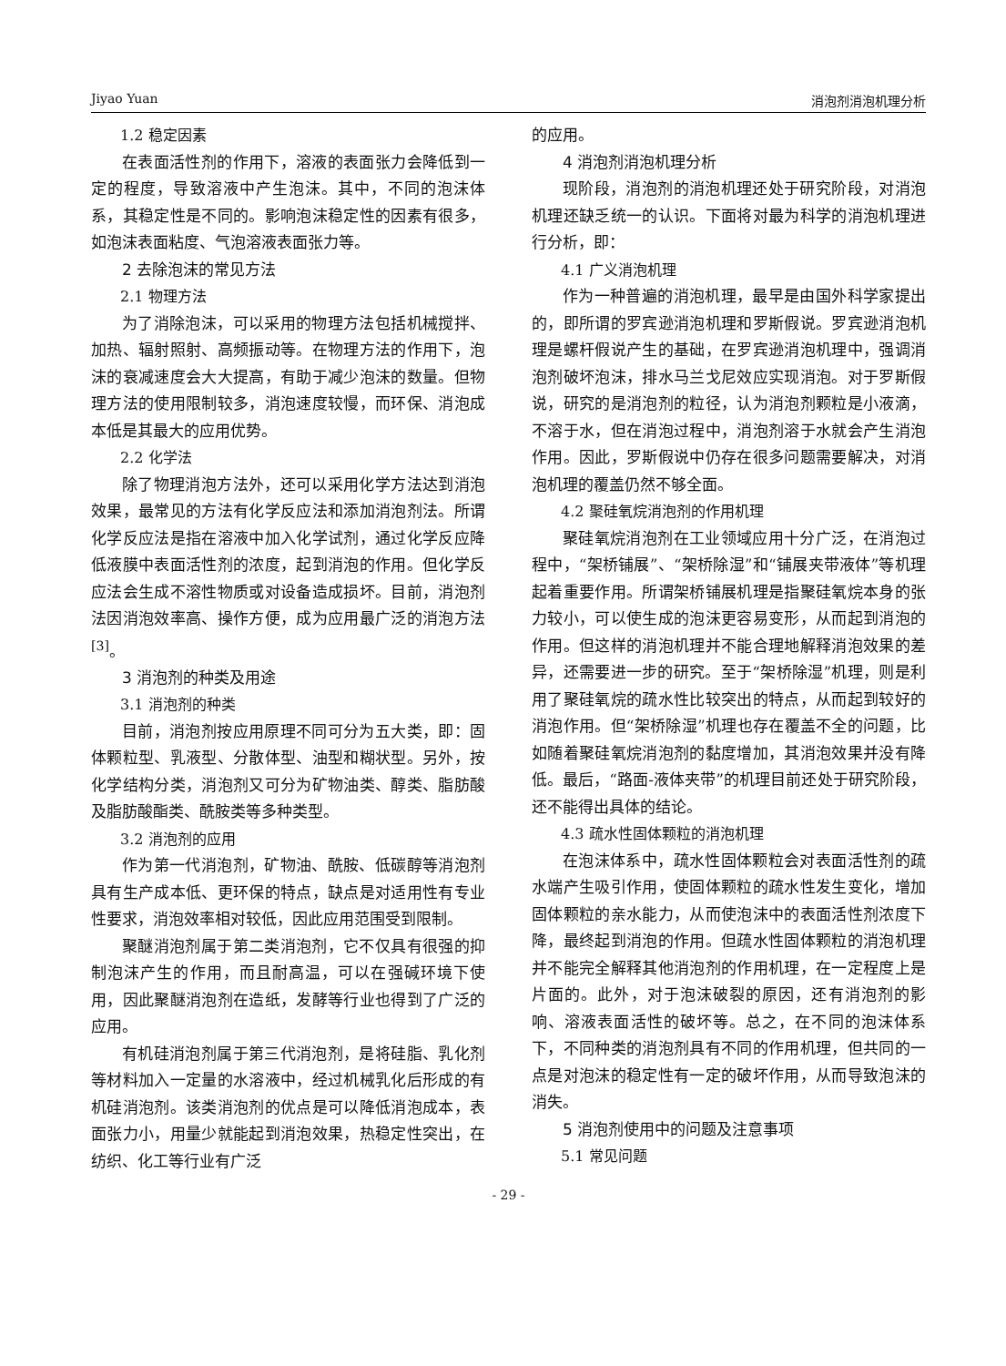Jiyao Yuan 消泡剂消泡机理分析
1.2 稳定因素
在表面活性剂的作用下，溶液的表面张力会降低到一定的程度，导致溶液中产生泡沫。其中，不同的泡沫体系，其稳定性是不同的。影响泡沫稳定性的因素有很多，如泡沫表面粘度、气泡溶液表面张力等。
2 去除泡沫的常见方法
2.1 物理方法
为了消除泡沫，可以采用的物理方法包括机械搅拌、加热、辐射照射、高频振动等。在物理方法的作用下，泡沫的衰减速度会大大提高，有助于减少泡沫的数量。但物理方法的使用限制较多，消泡速度较慢，而环保、消泡成本低是其最大的应用优势。
2.2 化学法
除了物理消泡方法外，还可以采用化学方法达到消泡效果，最常见的方法有化学反应法和添加消泡剂法。所谓化学反应法是指在溶液中加入化学试剂，通过化学反应降低液膜中表面活性剂的浓度，起到消泡的作用。但化学反应法会生成不溶性物质或对设备造成损坏。目前，消泡剂法因消泡效率高、操作方便，成为应用最广泛的消泡方法<sup>[3]</sup>。
3 消泡剂的种类及用途
3.1 消泡剂的种类
目前，消泡剂按应用原理不同可分为五大类，即：固体颗粒型、乳液型、分散体型、油型和糊状型。另外，按化学结构分类，消泡剂又可分为矿物油类、醇类、脂肪酸及脂肪酸酯类、酰胺类等多种类型。
3.2 消泡剂的应用
作为第一代消泡剂，矿物油、酰胺、低碳醇等消泡剂具有生产成本低、更环保的特点，缺点是对适用性有专业性要求，消泡效率相对较低，因此应用范围受到限制。
聚醚消泡剂属于第二类消泡剂，它不仅具有很强的抑制泡沫产生的作用，而且耐高温，可以在强碱环境下使用，因此聚醚消泡剂在造纸，发酵等行业也得到了广泛的应用。
有机硅消泡剂属于第三代消泡剂，是将硅脂、乳化剂等材料加入一定量的水溶液中，经过机械乳化后形成的有机硅消泡剂。该类消泡剂的优点是可以降低消泡成本，表面张力小，用量少就能起到消泡效果，热稳定性突出，在纺织、化工等行业有广泛
的应用。
4 消泡剂消泡机理分析
现阶段，消泡剂的消泡机理还处于研究阶段，对消泡机理还缺乏统一的认识。下面将对最为科学的消泡机理进行分析，即：
4.1 广义消泡机理
作为一种普遍的消泡机理，最早是由国外科学家提出的，即所谓的罗宾逊消泡机理和罗斯假说。罗宾逊消泡机理是螺杆假说产生的基础，在罗宾逊消泡机理中，强调消泡剂破坏泡沫，排水马兰戈尼效应实现消泡。对于罗斯假说，研究的是消泡剂的粒径，认为消泡剂颗粒是小液滴，不溶于水，但在消泡过程中，消泡剂溶于水就会产生消泡作用。因此，罗斯假说中仍存在很多问题需要解决，对消泡机理的覆盖仍然不够全面。
4.2 聚硅氧烷消泡剂的作用机理
聚硅氧烷消泡剂在工业领域应用十分广泛，在消泡过程中，“架桥铺展”、“架桥除湿”和“铺展夹带液体”等机理起着重要作用。所谓架桥铺展机理是指聚硅氧烷本身的张力较小，可以使生成的泡沫更容易变形，从而起到消泡的作用。但这样的消泡机理并不能合理地解释消泡效果的差异，还需要进一步的研究。至于“架桥除湿”机理，则是利用了聚硅氧烷的疏水性比较突出的特点，从而起到较好的消泡作用。但“架桥除湿”机理也存在覆盖不全的问题，比如随着聚硅氧烷消泡剂的黏度增加，其消泡效果并没有降低。最后，“路面-液体夹带”的机理目前还处于研究阶段，还不能得出具体的结论。
4.3 疏水性固体颗粒的消泡机理
在泡沫体系中，疏水性固体颗粒会对表面活性剂的疏水端产生吸引作用，使固体颗粒的疏水性发生变化，增加固体颗粒的亲水能力，从而使泡沫中的表面活性剂浓度下降，最终起到消泡的作用。但疏水性固体颗粒的消泡机理并不能完全解释其他消泡剂的作用机理，在一定程度上是片面的。此外，对于泡沫破裂的原因，还有消泡剂的影响、溶液表面活性的破坏等。总之，在不同的泡沫体系下，不同种类的消泡剂具有不同的作用机理，但共同的一点是对泡沫的稳定性有一定的破坏作用，从而导致泡沫的消失。
5 消泡剂使用中的问题及注意事项
5.1 常见问题
- 29 -